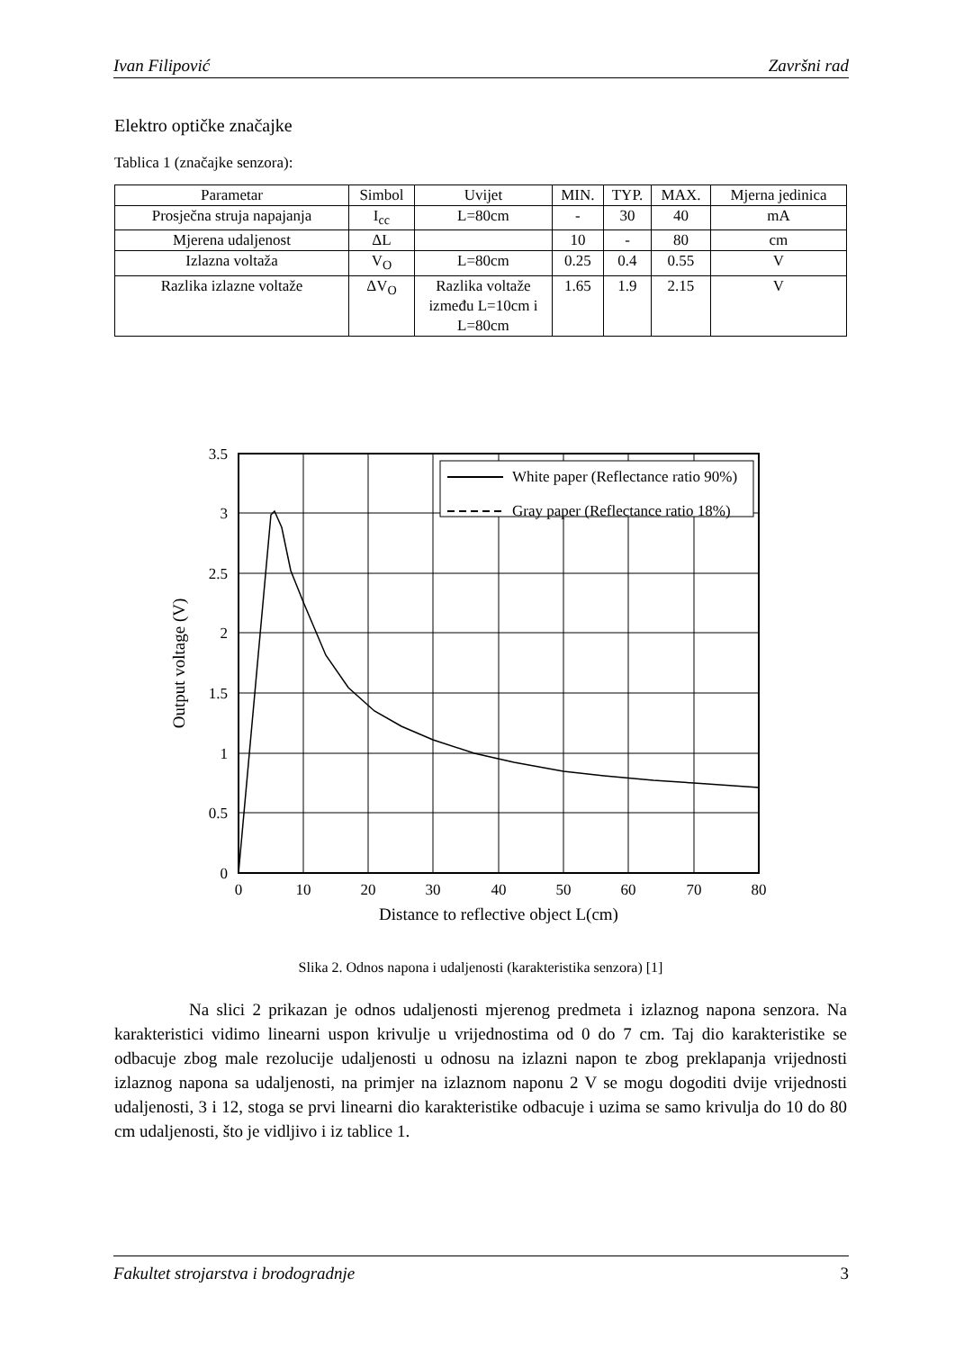Ivan Filipović Završni rad
Elektro optičke značajke
Tablica 1 (značajke senzora):
| Parametar | Simbol | Uvijet | MIN. | TYP. | MAX. | Mjerna jedinica |
| --- | --- | --- | --- | --- | --- | --- |
| Prosječna struja napajanja | I<sub>cc</sub> | L=80cm | - | 30 | 40 | mA |
| Mjerena udaljenost | ΔL | | 10 | - | 80 | cm |
| Izlazna voltaža | V<sub>O</sub> | L=80cm | 0.25 | 0.4 | 0.55 | V |
| Razlika izlazne voltaže | ΔV<sub>O</sub> | Razlika voltaže između L=10cm i L=80cm | 1.65 | 1.9 | 2.15 | V |
White paper (Reflectance ratio 90%)
Gray paper (Reflectance ratio 18%)
3.5
3
2.5
2
1.5
1
0.5
0
0
10
20
30
40
50
60
70
80
Distance to reflective object L(cm)
Output voltage (V)
Slika 2. Odnos napona i udaljenosti (karakteristika senzora) [1]
Na slici 2 prikazan je odnos udaljenosti mjerenog predmeta i izlaznog napona senzora. Na karakteristici vidimo linearni uspon krivulje u vrijednostima od 0 do 7 cm. Taj dio karakteristike se odbacuje zbog male rezolucije udaljenosti u odnosu na izlazni napon te zbog preklapanja vrijednosti izlaznog napona sa udaljenosti, na primjer na izlaznom naponu 2 V se mogu dogoditi dvije vrijednosti udaljenosti, 3 i 12, stoga se prvi linearni dio karakteristike odbacuje i uzima se samo krivulja do 10 do 80 cm udaljenosti, što je vidljivo i iz tablice 1.
Fakultet strojarstva i brodogradnje 3